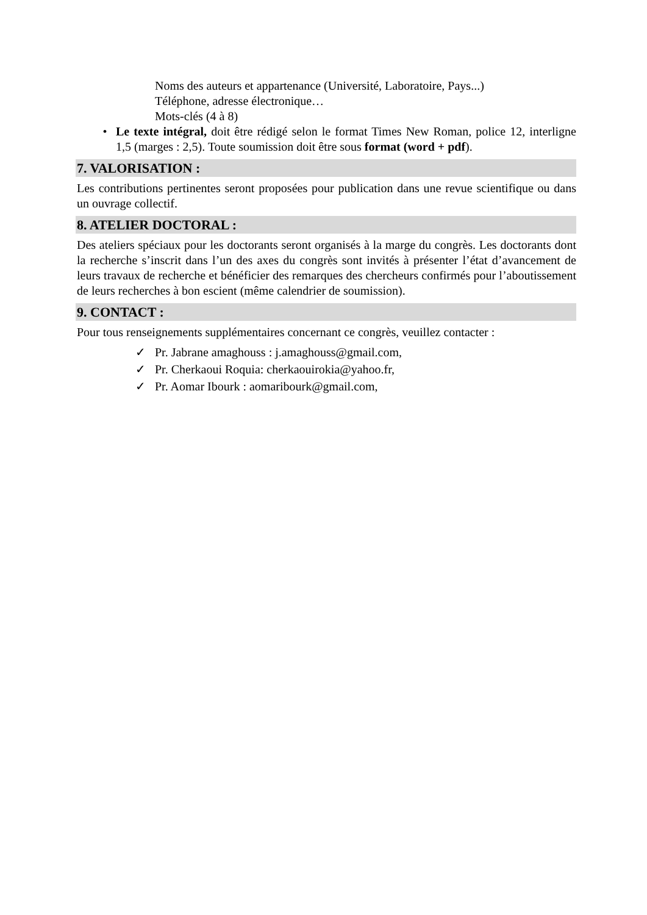Noms des auteurs et appartenance (Université, Laboratoire, Pays...)
Téléphone, adresse électronique…
Mots-clés (4 à 8)
• Le texte intégral, doit être rédigé selon le format Times New Roman, police 12, interligne 1,5 (marges : 2,5). Toute soumission doit être sous format (word + pdf).
7. VALORISATION :
Les contributions pertinentes seront proposées pour publication dans une revue scientifique ou dans un ouvrage collectif.
8. ATELIER DOCTORAL :
Des ateliers spéciaux pour les doctorants seront organisés à la marge du congrès. Les doctorants dont la recherche s’inscrit dans l’un des axes du congrès sont invités à présenter l’état d’avancement de leurs travaux de recherche et bénéficier des remarques des chercheurs confirmés pour l’aboutissement de leurs recherches à bon escient (même calendrier de soumission).
9. CONTACT :
Pour tous renseignements supplémentaires concernant ce congrès, veuillez contacter :
✓ Pr. Jabrane amaghouss : j.amaghouss@gmail.com,
✓ Pr. Cherkaoui Roquia: cherkaouirokia@yahoo.fr,
✓ Pr. Aomar Ibourk : aomaribourk@gmail.com,